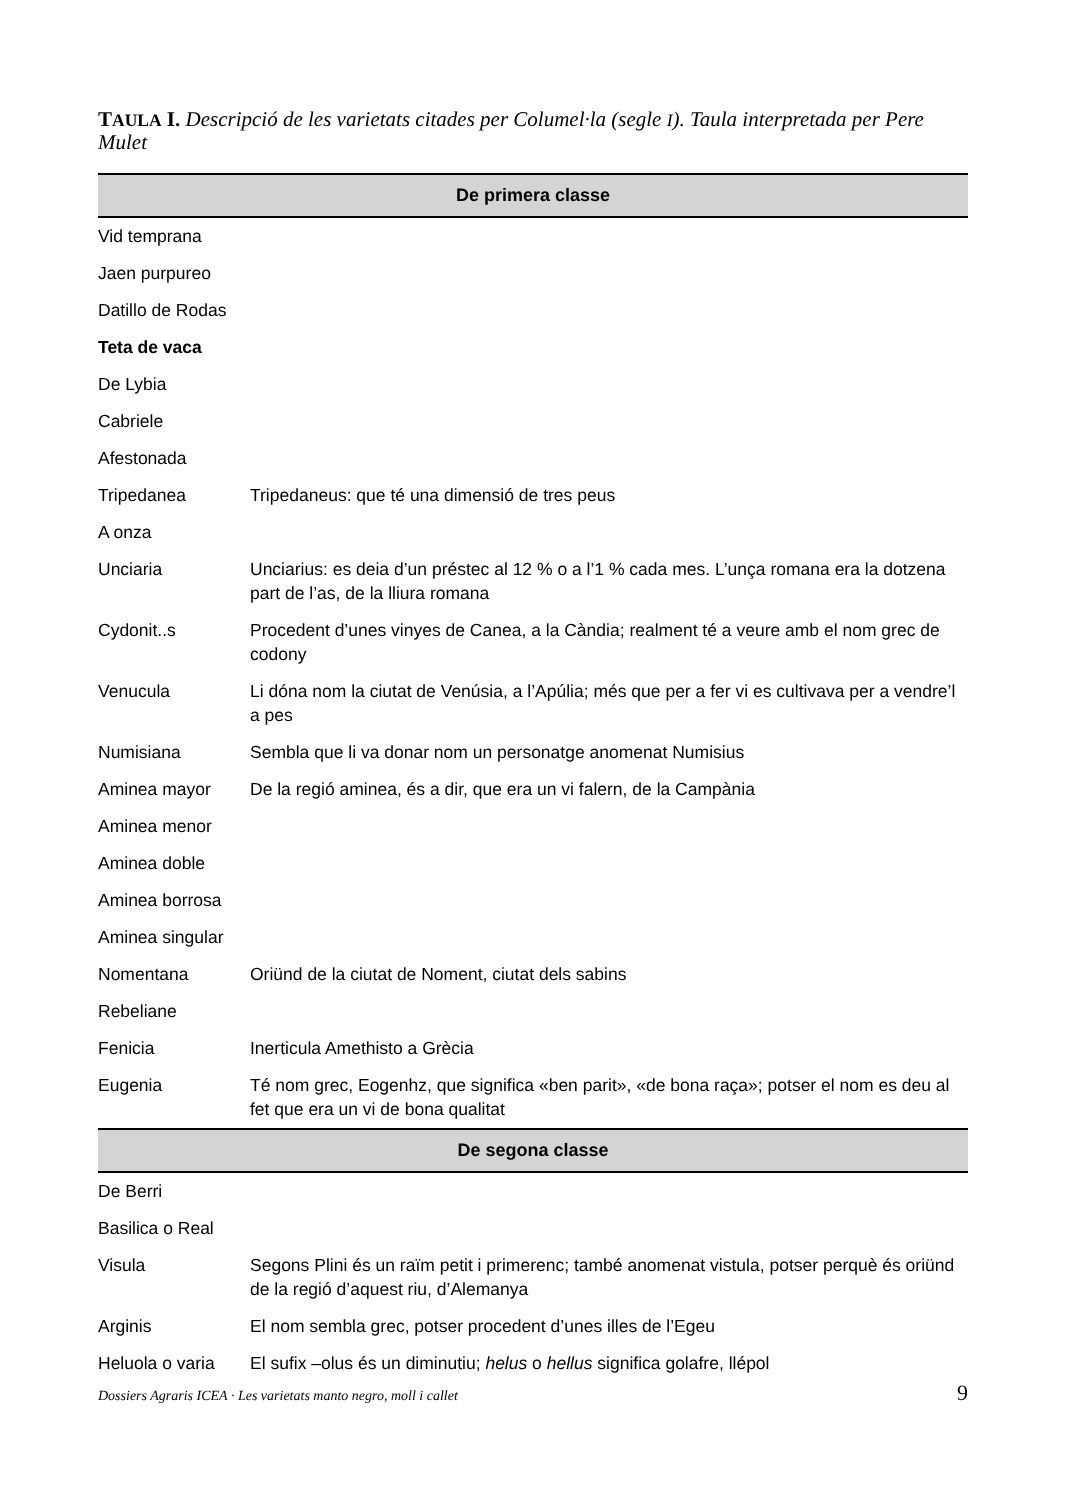TAULA I. Descripció de les varietats citades per Columel·la (segle I). Taula interpretada per Pere Mulet
| De primera classe | |
| --- | --- |
| Vid temprana | |
| Jaen purpureo | |
| Datillo de Rodas | |
| Teta de vaca | |
| De Lybia | |
| Cabriele | |
| Afestonada | |
| Tripedanea | Tripedaneus: que té una dimensió de tres peus |
| A onza | |
| Unciaria | Unciarius: es deia d’un préstec al 12 % o a l’1 % cada mes. L’unça romana era la dotzena part de l’as, de la lliura romana |
| Cydonit..s | Procedent d’unes vinyes de Canea, a la Càndia; realment té a veure amb el nom grec de codony |
| Venucula | Li dóna nom la ciutat de Venúsia, a l’Apúlia; més que per a fer vi es cultivava per a vendre’l a pes |
| Numisiana | Sembla que li va donar nom un personatge anomenat Numisius |
| Aminea mayor | De la regió aminea, és a dir, que era un vi falern, de la Campània |
| Aminea menor | |
| Aminea doble | |
| Aminea borrosa | |
| Aminea singular | |
| Nomentana | Oriünd de la ciutat de Noment, ciutat dels sabins |
| Rebeliane | |
| Fenicia | Inerticula Amethisto a Grècia |
| Eugenia | Té nom grec, Eogenhz, que significa «ben parit», «de bona raça»; potser el nom es deu al fet que era un vi de bona qualitat |
| De segona classe | |
| De Berri | |
| Basilica o Real | |
| Visula | Segons Plini és un raïm petit i primerenc; també anomenat vistula, potser perquè és oriünd de la regió d’aquest riu, d’Alemanya |
| Arginis | El nom sembla grec, potser procedent d’unes illes de l’Egeu |
| Heluola o varia | El sufix –olus és un diminutiu; helus o hellus significa golafre, llépol |
Dossiers Agraris ICEA · Les varietats manto negro, moll i callet 9